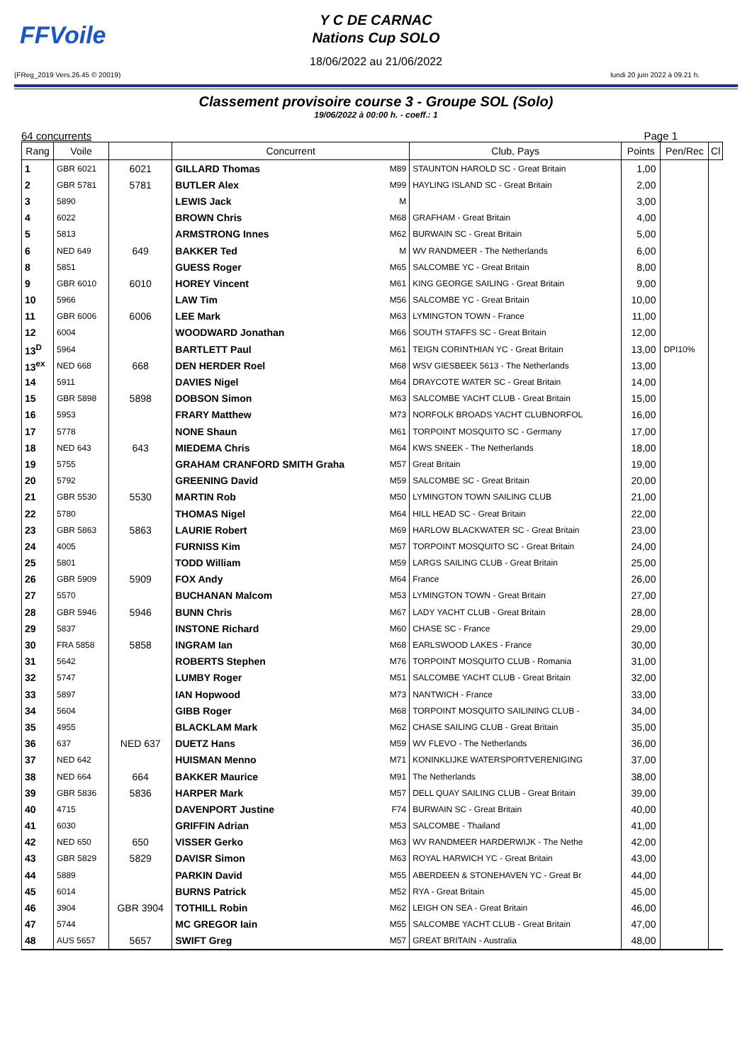FFVoile
Y C DE CARNAC
Nations Cup SOLO
18/06/2022 au 21/06/2022
(FReg_2019 Vers.26.45 © 20019) lundi 20 juin 2022 à 09.21 h.
Classement provisoire course 3 - Groupe SOL (Solo)
19/06/2022 à 00:00 h. - coeff.: 1
64 concurrents Page 1
| Rang | Voile | | Concurrent | | Club, Pays | Points | Pen/Rec | Cl |
| --- | --- | --- | --- | --- | --- | --- | --- | --- |
| 1 | GBR 6021 | 6021 | GILLARD Thomas | M89 | STAUNTON HAROLD SC - Great Britain | 1,00 | | |
| 2 | GBR 5781 | 5781 | BUTLER Alex | M99 | HAYLING ISLAND SC - Great Britain | 2,00 | | |
| 3 | 5890 | | LEWIS Jack | M | | 3,00 | | |
| 4 | 6022 | | BROWN Chris | M68 | GRAFHAM - Great Britain | 4,00 | | |
| 5 | 5813 | | ARMSTRONG Innes | M62 | BURWAIN SC - Great Britain | 5,00 | | |
| 6 | NED 649 | 649 | BAKKER Ted | M | WV RANDMEER - The Netherlands | 6,00 | | |
| 8 | 5851 | | GUESS Roger | M65 | SALCOMBE YC - Great Britain | 8,00 | | |
| 9 | GBR 6010 | 6010 | HOREY Vincent | M61 | KING GEORGE SAILING - Great Britain | 9,00 | | |
| 10 | 5966 | | LAW Tim | M56 | SALCOMBE YC - Great Britain | 10,00 | | |
| 11 | GBR 6006 | 6006 | LEE Mark | M63 | LYMINGTON TOWN - France | 11,00 | | |
| 12 | 6004 | | WOODWARD Jonathan | M66 | SOUTH STAFFS SC - Great Britain | 12,00 | | |
| 13<sup>D</sup> | 5964 | | BARTLETT Paul | M61 | TEIGN CORINTHIAN YC - Great Britain | 13,00 | DPI10% | |
| 13<sup>ex</sup> | NED 668 | 668 | DEN HERDER Roel | M68 | WSV GIESBEEK 5613 - The Netherlands | 13,00 | | |
| 14 | 5911 | | DAVIES Nigel | M64 | DRAYCOTE WATER SC - Great Britain | 14,00 | | |
| 15 | GBR 5898 | 5898 | DOBSON Simon | M63 | SALCOMBE YACHT CLUB - Great Britain | 15,00 | | |
| 16 | 5953 | | FRARY Matthew | M73 | NORFOLK BROADS YACHT CLUBNORFOL | 16,00 | | |
| 17 | 5778 | | NONE Shaun | M61 | TORPOINT MOSQUITO SC - Germany | 17,00 | | |
| 18 | NED 643 | 643 | MIEDEMA Chris | M64 | KWS SNEEK - The Netherlands | 18,00 | | |
| 19 | 5755 | | GRAHAM CRANFORD SMITH Graha | M57 | Great Britain | 19,00 | | |
| 20 | 5792 | | GREENING David | M59 | SALCOMBE SC - Great Britain | 20,00 | | |
| 21 | GBR 5530 | 5530 | MARTIN Rob | M50 | LYMINGTON TOWN SAILING CLUB | 21,00 | | |
| 22 | 5780 | | THOMAS Nigel | M64 | HILL HEAD SC - Great Britain | 22,00 | | |
| 23 | GBR 5863 | 5863 | LAURIE Robert | M69 | HARLOW BLACKWATER SC - Great Britain | 23,00 | | |
| 24 | 4005 | | FURNISS Kim | M57 | TORPOINT MOSQUITO SC - Great Britain | 24,00 | | |
| 25 | 5801 | | TODD William | M59 | LARGS SAILING CLUB - Great Britain | 25,00 | | |
| 26 | GBR 5909 | 5909 | FOX Andy | M64 | France | 26,00 | | |
| 27 | 5570 | | BUCHANAN Malcom | M53 | LYMINGTON TOWN - Great Britain | 27,00 | | |
| 28 | GBR 5946 | 5946 | BUNN Chris | M67 | LADY YACHT CLUB - Great Britain | 28,00 | | |
| 29 | 5837 | | INSTONE Richard | M60 | CHASE SC - France | 29,00 | | |
| 30 | FRA 5858 | 5858 | INGRAM Ian | M68 | EARLSWOOD LAKES - France | 30,00 | | |
| 31 | 5642 | | ROBERTS Stephen | M76 | TORPOINT MOSQUITO CLUB - Romania | 31,00 | | |
| 32 | 5747 | | LUMBY Roger | M51 | SALCOMBE YACHT CLUB - Great Britain | 32,00 | | |
| 33 | 5897 | | IAN Hopwood | M73 | NANTWICH - France | 33,00 | | |
| 34 | 5604 | | GIBB Roger | M68 | TORPOINT MOSQUITO SAILINING CLUB - | 34,00 | | |
| 35 | 4955 | | BLACKLAM Mark | M62 | CHASE SAILING CLUB - Great Britain | 35,00 | | |
| 36 | 637 | NED 637 | DUETZ Hans | M59 | WV FLEVO - The Netherlands | 36,00 | | |
| 37 | NED 642 | | HUISMAN Menno | M71 | KONINKLIJKE WATERSPORTVERENIGING | 37,00 | | |
| 38 | NED 664 | 664 | BAKKER Maurice | M91 | The Netherlands | 38,00 | | |
| 39 | GBR 5836 | 5836 | HARPER Mark | M57 | DELL QUAY SAILING CLUB - Great Britain | 39,00 | | |
| 40 | 4715 | | DAVENPORT Justine | F74 | BURWAIN SC - Great Britain | 40,00 | | |
| 41 | 6030 | | GRIFFIN Adrian | M53 | SALCOMBE - Thailand | 41,00 | | |
| 42 | NED 650 | 650 | VISSER Gerko | M63 | WV RANDMEER HARDERWIJK - The Nethe | 42,00 | | |
| 43 | GBR 5829 | 5829 | DAVISR Simon | M63 | ROYAL HARWICH YC - Great Britain | 43,00 | | |
| 44 | 5889 | | PARKIN David | M55 | ABERDEEN & STONEHAVEN YC - Great Br | 44,00 | | |
| 45 | 6014 | | BURNS Patrick | M52 | RYA - Great Britain | 45,00 | | |
| 46 | 3904 | GBR 3904 | TOTHILL Robin | M62 | LEIGH ON SEA - Great Britain | 46,00 | | |
| 47 | 5744 | | MC GREGOR Iain | M55 | SALCOMBE YACHT CLUB - Great Britain | 47,00 | | |
| 48 | AUS 5657 | 5657 | SWIFT Greg | M57 | GREAT BRITAIN - Australia | 48,00 | | |